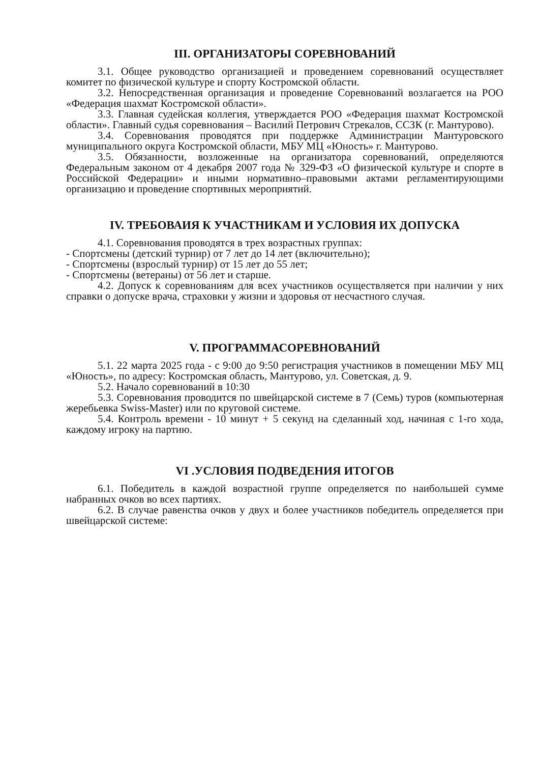III. ОРГАНИЗАТОРЫ СОРЕВНОВАНИЙ
3.1. Общее руководство организацией и проведением соревнований осуществляет комитет по физической культуре и спорту Костромской области.
3.2. Непосредственная организация и проведение Соревнований возлагается на РОО «Федерация шахмат Костромской области».
3.3. Главная судейская коллегия, утверждается РОО «Федерация шахмат Костромской области». Главный судья соревнования – Василий Петрович Стрекалов, ССЗК (г. Мантурово).
3.4. Соревнования проводятся при поддержке Администрации Мантуровского муниципального округа Костромской области, МБУ МЦ «Юность» г. Мантурово.
3.5. Обязанности, возложенные на организатора соревнований, определяются Федеральным законом от 4 декабря 2007 года № 329-ФЗ «О физической культуре и спорте в Российской Федерации» и иными нормативно–правовыми актами регламентирующими организацию и проведение спортивных мероприятий.
IV. ТРЕБОВАИЯ К УЧАСТНИКАМ И УСЛОВИЯ ИХ ДОПУСКА
4.1. Соревнования проводятся в трех возрастных группах:
- Спортсмены (детский турнир) от 7 лет до 14 лет (включительно);
- Спортсмены (взрослый турнир) от 15 лет до 55 лет;
- Спортсмены (ветераны) от 56 лет и старше.
4.2. Допуск к соревнованиям для всех участников осуществляется при наличии у них справки о допуске врача, страховки у жизни и здоровья от несчастного случая.
V. ПРОГРАММАСОРЕВНОВАНИЙ
5.1. 22 марта 2025 года - с 9:00 до 9:50 регистрация участников в помещении МБУ МЦ «Юность», по адресу: Костромская область, Мантурово, ул. Советская, д. 9.
5.2. Начало соревнований в 10:30
5.3. Соревнования проводится по швейцарской системе в 7 (Семь) туров (компьютерная жеребьевка Swiss-Master) или по круговой системе.
5.4. Контроль времени - 10 минут + 5 секунд на сделанный ход, начиная с 1-го хода, каждому игроку на партию.
VI .УСЛОВИЯ ПОДВЕДЕНИЯ ИТОГОВ
6.1. Победитель в каждой возрастной группе определяется по наибольшей сумме набранных очков во всех партиях.
6.2. В случае равенства очков у двух и более участников победитель определяется при швейцарской системе: